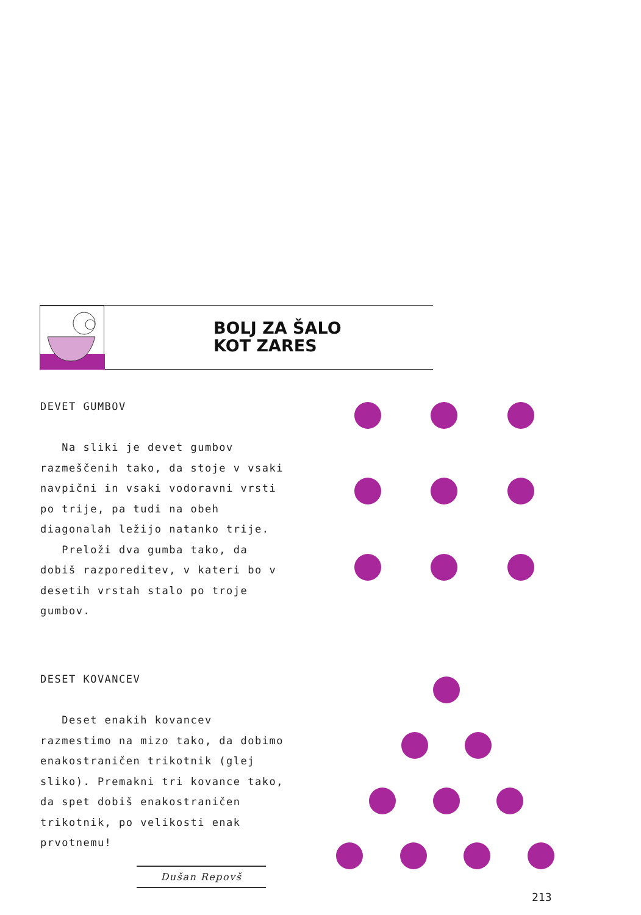BOLJ ZA ŠALO
KOT ZARES
DEVET GUMBOV
Na sliki je devet gumbov razmeščenih tako, da stoje v vsaki navpični in vsaki vodoravni vrsti po trije, pa tudi na obeh diagonalah ležijo natanko trije.
Preloži dva gumba tako, da dobiš razporeditev, v kateri bo v desetih vrstah stalo po troje gumbov.
DESET KOVANCEV
Deset enakih kovancev razmestimo na mizo tako, da dobimo enakostraničen trikotnik (glej sliko). Premakni tri kovance tako, da spet dobiš enakostraničen trikotnik, po velikosti enak prvotnemu!
Dušan Repovš
213